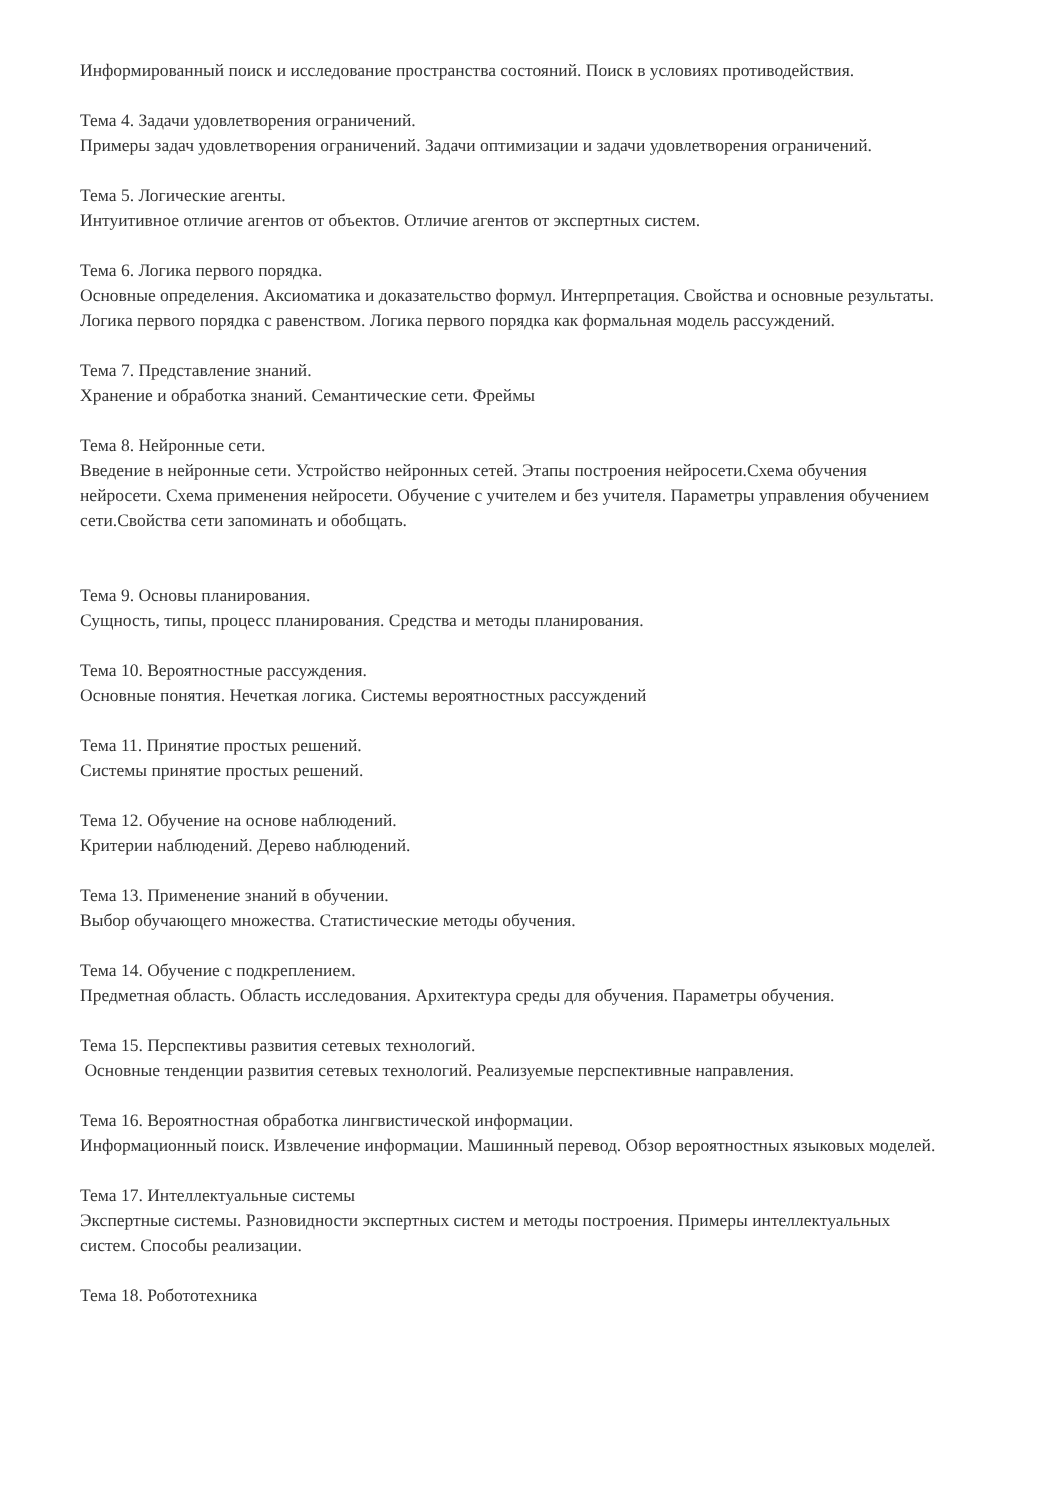Информированный поиск и исследование пространства состояний. Поиск в условиях противодействия.
Тема 4. Задачи удовлетворения ограничений.
Примеры задач удовлетворения ограничений. Задачи оптимизации и задачи удовлетворения ограничений.
Тема 5. Логические агенты.
Интуитивное отличие агентов от объектов. Отличие агентов от экспертных систем.
Тема 6. Логика первого порядка.
Основные определения. Аксиоматика и доказательство формул. Интерпретация. Свойства и основные результаты. Логика первого порядка с равенством. Логика первого порядка как формальная модель рассуждений.
Тема 7. Представление знаний.
Хранение и обработка знаний. Семантические сети. Фреймы
Тема 8. Нейронные сети.
Введение в нейронные сети. Устройство нейронных сетей. Этапы построения нейросети.Схема обучения нейросети. Схема применения нейросети. Обучение с учителем и без учителя. Параметры управления обучением сети.Свойства сети запоминать и обобщать.
Тема 9. Основы планирования.
Сущность, типы, процесс планирования. Средства и методы планирования.
Тема 10. Вероятностные рассуждения.
Основные понятия. Нечеткая логика. Системы вероятностных рассуждений
Тема 11. Принятие простых решений.
Системы принятие простых решений.
Тема 12. Обучение на основе наблюдений.
Критерии наблюдений. Дерево наблюдений.
Тема 13. Применение знаний в обучении.
Выбор обучающего множества. Статистические методы обучения.
Тема 14. Обучение с подкреплением.
Предметная область. Область исследования. Архитектура среды для обучения. Параметры обучения.
Тема 15. Перспективы развития сетевых технологий.
Основные тенденции развития сетевых технологий. Реализуемые перспективные направления.
Тема 16. Вероятностная обработка лингвистической информации.
Информационный поиск. Извлечение информации. Машинный перевод. Обзор вероятностных языковых моделей.
Тема 17. Интеллектуальные системы
Экспертные системы. Разновидности экспертных систем и методы построения. Примеры интеллектуальных систем. Способы реализации.
Тема 18. Робототехника